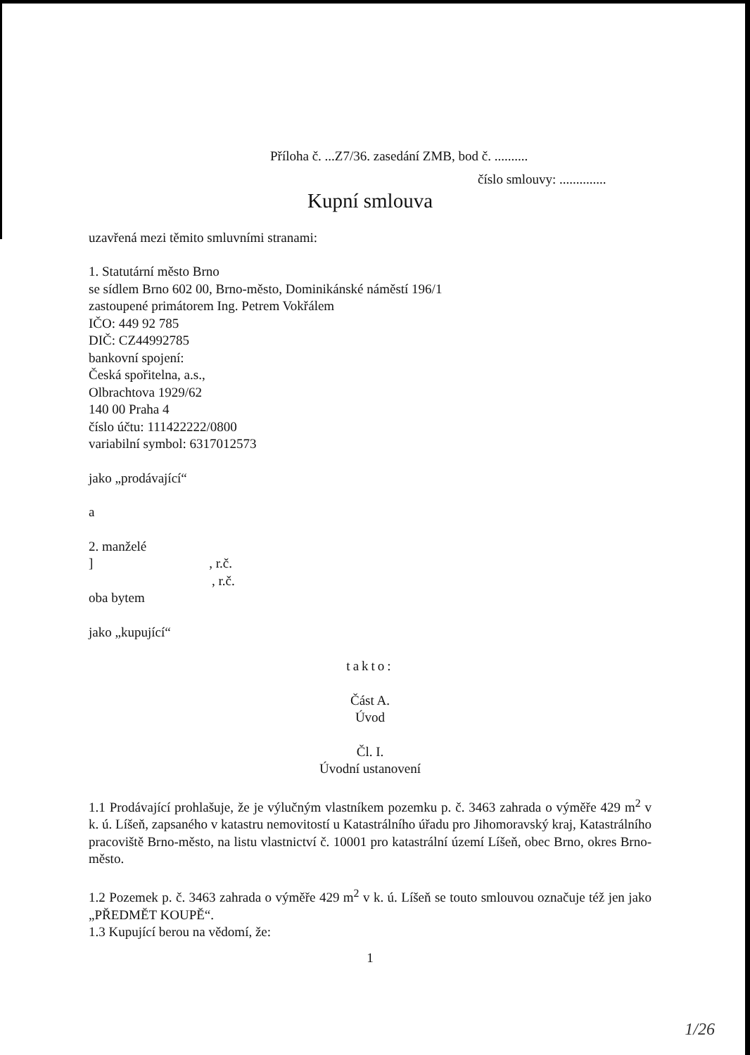Příloha č. ...Z7/36. zasedání ZMB, bod č. ..........
číslo smlouvy: ..............
Kupní smlouva
uzavřená mezi těmito smluvními stranami:
1. Statutární město Brno
se sídlem Brno 602 00, Brno-město, Dominikánské náměstí 196/1
zastoupené primátorem Ing. Petrem Vokřálem
IČO: 449 92 785
DIČ: CZ44992785
bankovní spojení:
Česká spořitelna, a.s.,
Olbrachtova 1929/62
140 00 Praha 4
číslo účtu: 111422222/0800
variabilní symbol: 6317012573
jako „prodávající“
a
2. manželé
], r.č.
, r.č.
oba bytem
jako „kupující“
takto:
Část A.
Úvod
Čl. I.
Úvodní ustanovení
1.1 Prodávající prohlašuje, že je výlučným vlastníkem pozemku p. č. 3463 zahrada o výměře 429 m<sup>2</sup> v k. ú. Líšeň, zapsaného v katastru nemovitostí u Katastrálního úřadu pro Jihomoravský kraj, Katastrálního pracoviště Brno-město, na listu vlastnictví č. 10001 pro katastrální území Líšeň, obec Brno, okres Brno-město.
1.2 Pozemek p. č. 3463 zahrada o výměře 429 m<sup>2</sup> v k. ú. Líšeň se touto smlouvou označuje též jen jako „PŘEDMĚT KOUPĚ“.
1.3 Kupující berou na vědomí, že:
1
1/26